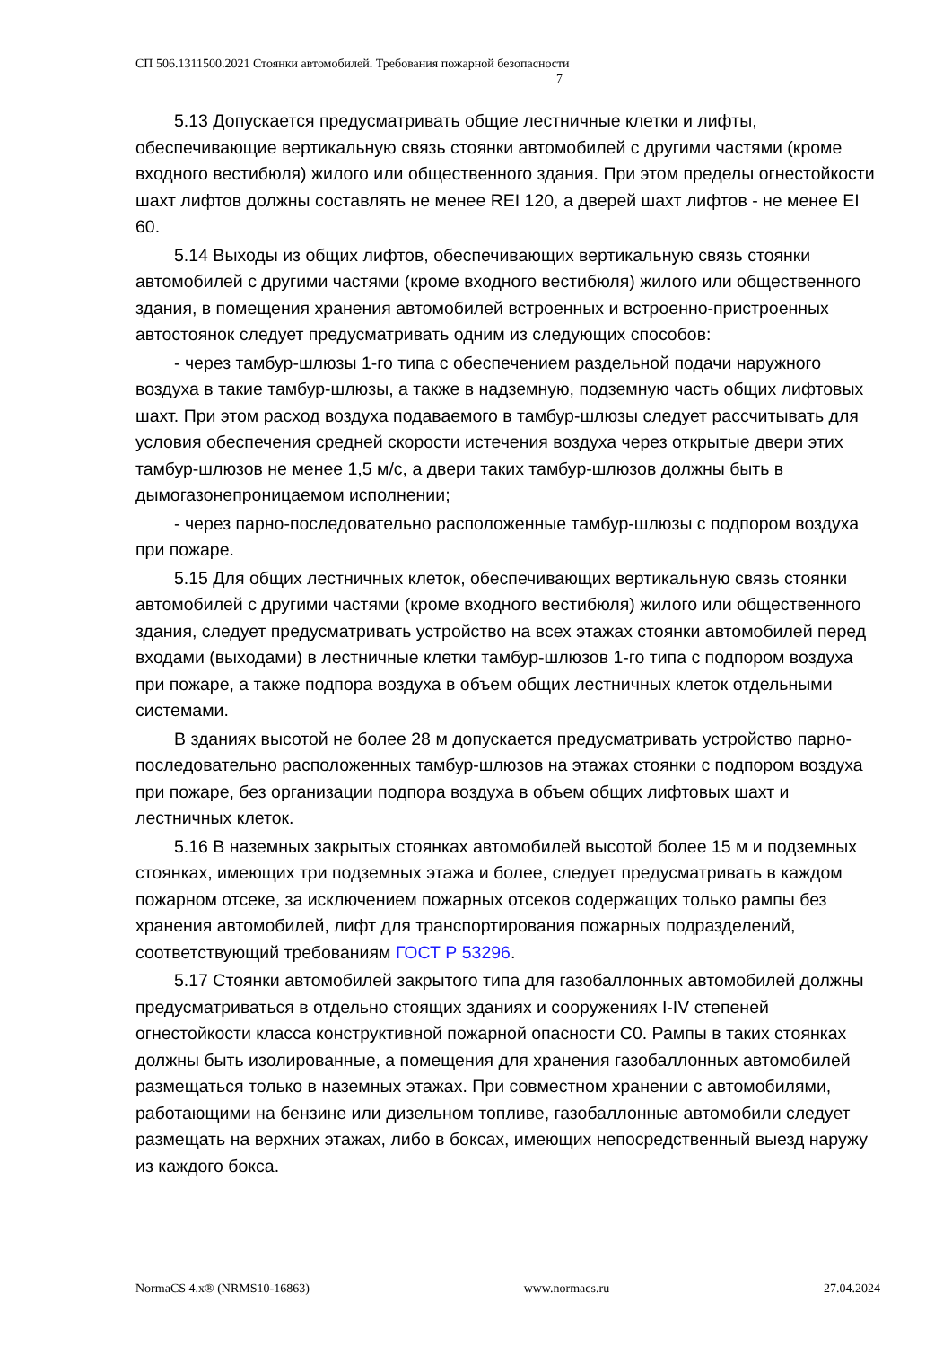СП 506.1311500.2021 Стоянки автомобилей. Требования пожарной безопасности
7
5.13 Допускается предусматривать общие лестничные клетки и лифты, обеспечивающие вертикальную связь стоянки автомобилей с другими частями (кроме входного вестибюля) жилого или общественного здания. При этом пределы огнестойкости шахт лифтов должны составлять не менее REI 120, а дверей шахт лифтов - не менее EI 60.
5.14 Выходы из общих лифтов, обеспечивающих вертикальную связь стоянки автомобилей с другими частями (кроме входного вестибюля) жилого или общественного здания, в помещения хранения автомобилей встроенных и встроенно-пристроенных автостоянок следует предусматривать одним из следующих способов:
- через тамбур-шлюзы 1-го типа с обеспечением раздельной подачи наружного воздуха в такие тамбур-шлюзы, а также в надземную, подземную часть общих лифтовых шахт. При этом расход воздуха подаваемого в тамбур-шлюзы следует рассчитывать для условия обеспечения средней скорости истечения воздуха через открытые двери этих тамбур-шлюзов не менее 1,5 м/с, а двери таких тамбур-шлюзов должны быть в дымогазонепроницаемом исполнении;
- через парно-последовательно расположенные тамбур-шлюзы с подпором воздуха при пожаре.
5.15 Для общих лестничных клеток, обеспечивающих вертикальную связь стоянки автомобилей с другими частями (кроме входного вестибюля) жилого или общественного здания, следует предусматривать устройство на всех этажах стоянки автомобилей перед входами (выходами) в лестничные клетки тамбур-шлюзов 1-го типа с подпором воздуха при пожаре, а также подпора воздуха в объем общих лестничных клеток отдельными системами.
В зданиях высотой не более 28 м допускается предусматривать устройство парно-последовательно расположенных тамбур-шлюзов на этажах стоянки с подпором воздуха при пожаре, без организации подпора воздуха в объем общих лифтовых шахт и лестничных клеток.
5.16 В наземных закрытых стоянках автомобилей высотой более 15 м и подземных стоянках, имеющих три подземных этажа и более, следует предусматривать в каждом пожарном отсеке, за исключением пожарных отсеков содержащих только рампы без хранения автомобилей, лифт для транспортирования пожарных подразделений, соответствующий требованиям ГОСТ Р 53296.
5.17 Стоянки автомобилей закрытого типа для газобаллонных автомобилей должны предусматриваться в отдельно стоящих зданиях и сооружениях I-IV степеней огнестойкости класса конструктивной пожарной опасности С0. Рампы в таких стоянках должны быть изолированные, а помещения для хранения газобаллонных автомобилей размещаться только в наземных этажах. При совместном хранении с автомобилями, работающими на бензине или дизельном топливе, газобаллонные автомобили следует размещать на верхних этажах, либо в боксах, имеющих непосредственный выезд наружу из каждого бокса.
NormaCS 4.x® (NRMS10-16863) www.normacs.ru 27.04.2024